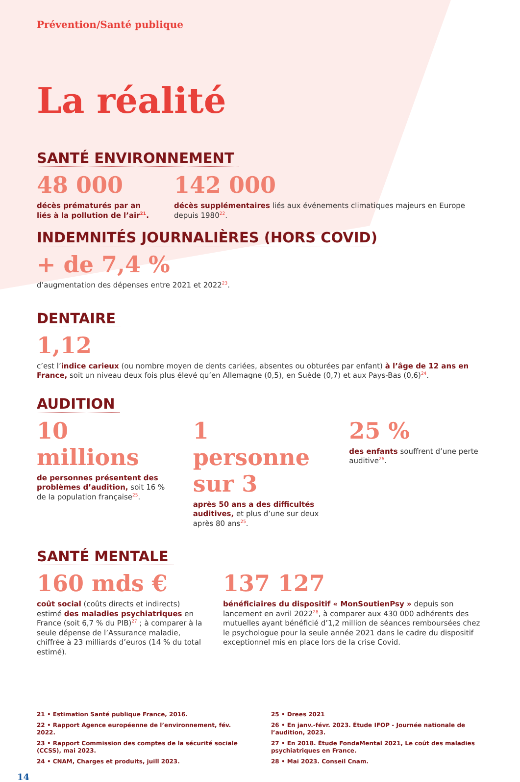Prévention/Santé publique
La réalité
SANTÉ ENVIRONNEMENT
48 000
décès prématurés par an liés à la pollution de l’air<sup>21</sup>.
142 000
décès supplémentaires liés aux événements climatiques majeurs en Europe depuis 1980<sup>22</sup>.
INDEMNITÉS JOURNALIÈRES (HORS COVID)
+ de 7,4 %
d’augmentation des dépenses entre 2021 et 2022<sup>23</sup>.
DENTAIRE
1,12
c’est l’indice carieux (ou nombre moyen de dents cariées, absentes ou obturées par enfant) à l’âge de 12 ans en France, soit un niveau deux fois plus élevé qu’en Allemagne (0,5), en Suède (0,7) et aux Pays-Bas (0,6)<sup>24</sup>.
AUDITION
10 millions
de personnes présentent des problèmes d’audition, soit 16 % de la population française<sup>25</sup>.
1 personne sur 3
après 50 ans a des difficultés auditives, et plus d’une sur deux après 80 ans<sup>25</sup>.
25 %
des enfants souffrent d’une perte auditive<sup>26</sup>.
SANTÉ MENTALE
160 mds €
coût social (coûts directs et indirects) estimé des maladies psychiatriques en France (soit 6,7 % du PIB)<sup>27</sup> ; à comparer à la seule dépense de l’Assurance maladie, chiffrée à 23 milliards d’euros (14 % du total estimé).
137 127
bénéficiaires du dispositif « MonSoutienPsy » depuis son lancement en avril 2022<sup>28</sup>, à comparer aux 430 000 adhérents des mutuelles ayant bénéficié d’1,2 million de séances remboursées chez le psychologue pour la seule année 2021 dans le cadre du dispositif exceptionnel mis en place lors de la crise Covid.
21 • Estimation Santé publique France, 2016.
22 • Rapport Agence européenne de l’environnement, fév. 2022.
23 • Rapport Commission des comptes de la sécurité sociale (CCSS), mai 2023.
24 • CNAM, Charges et produits, juill 2023.
25 • Drees 2021
26 • En janv.-févr. 2023. Étude IFOP - Journée nationale de l’audition, 2023.
27 • En 2018. Étude FondaMental 2021, Le coût des maladies psychiatriques en France.
28 • Mai 2023. Conseil Cnam.
14